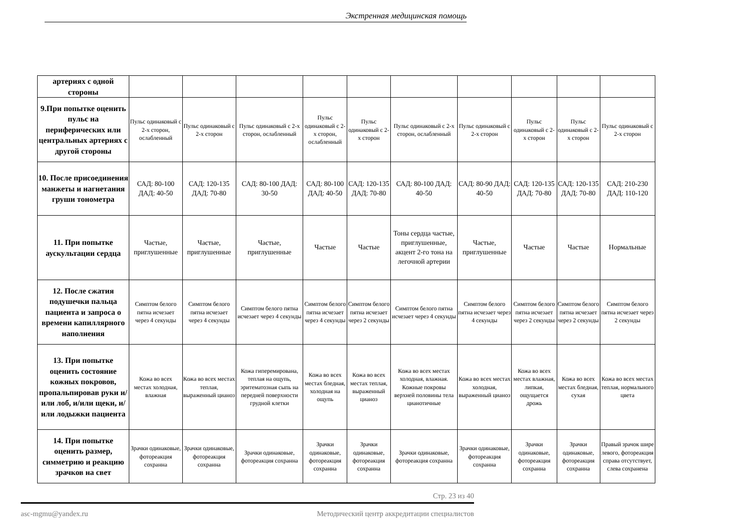Экстренная медицинская помощь
| артериях с одной стороны | | | | | | | | | | |
| 9.При попытке оценить пульс на периферических или центральных артериях с другой стороны | Пульс одинаковый с 2-х сторон, ослабленный | Пульс одинаковый с 2-х сторон | Пульс одинаковый с 2-х сторон, ослабленный | Пульс одинаковый с 2-х сторон, ослабленный | Пульс одинаковый с 2-х сторон | Пульс одинаковый с 2-х сторон, ослабленный | Пульс одинаковый с 2-х сторон | Пульс одинаковый с 2-х сторон | Пульс одинаковый с 2-х сторон | Пульс одинаковый с 2-х сторон |
| 10. После присоединения манжеты и нагнетания груши тонометра | САД: 80-100 ДАД: 40-50 | САД: 120-135 ДАД: 70-80 | САД: 80-100 ДАД: 30-50 | САД: 80-100 ДАД: 40-50 | САД: 120-135 ДАД: 70-80 | САД: 80-100 ДАД: 40-50 | САД: 80-90 ДАД: 40-50 | САД: 120-135 ДАД: 70-80 | САД: 120-135 ДАД: 70-80 | САД: 210-230 ДАД: 110-120 |
| 11. При попытке аускультации сердца | Частые, приглушенные | Частые, приглушенные | Частые, приглушенные | Частые | Частые | Тоны сердца частые, приглушенные, акцент 2-го тона на легочной артерии | Частые, приглушенные | Частые | Частые | Нормальные |
| 12. После сжатия подушечки пальца пациента и запроса о времени капиллярного наполнения | Симптом белого пятна исчезает через 4 секунды | Симптом белого пятна исчезает через 4 секунды | Симптом белого пятна исчезает через 4 секунды | Симптом белого пятна исчезает через 4 секунды | Симптом белого пятна исчезает через 2 секунды | Симптом белого пятна исчезает через 4 секунды | Симптом белого пятна исчезает через 4 секунды | Симптом белого пятна исчезает через 2 секунды | Симптом белого пятна исчезает через 2 секунды | Симптом белого пятна исчезает через 2 секунды |
| 13. При попытке оценить состояние кожных покровов, пропальпировав руки и/или лоб, и/или щеки, и/или лодыжки пациента | Кожа во всех местах холодная, влажная | Кожа во всех местах теплая, выраженный цианоз | Кожа гиперемирована, теплая на ощупь, эритематозная сыпь на передней поверхности грудной клетки | Кожа во всех местах бледная, холодная на ощупь | Кожа во всех местах теплая, выраженный цианоз | Кожа во всех местах холодная, влажная. Кожные покровы верхней половины тела цианотичные | Кожа во всех местах холодная, выраженный цианоз | Кожа во всех местах влажная, липкая, ощущается дрожь | Кожа во всех местах бледная, сухая | Кожа во всех местах теплая, нормального цвета |
| 14. При попытке оценить размер, симметрию и реакцию зрачков на свет | Зрачки одинаковые, фотореакция сохранна | Зрачки одинаковые, фотореакция сохранна | Зрачки одинаковые, фотореакция сохранна | Зрачки одинаковые, фотореакция сохранна | Зрачки одинаковые, фотореакция сохранна | Зрачки одинаковые, фотореакция сохранна | Зрачки одинаковые, фотореакция сохранна | Зрачки одинаковые, фотореакция сохранна | Зрачки одинаковые, фотореакция сохранна | Правый зрачок шире левого, фотореакция справа отсутствует, слева сохранена |
Стр. 23 из 40
asc-mgmu@yandex.ru Методический центр аккредитации специалистов